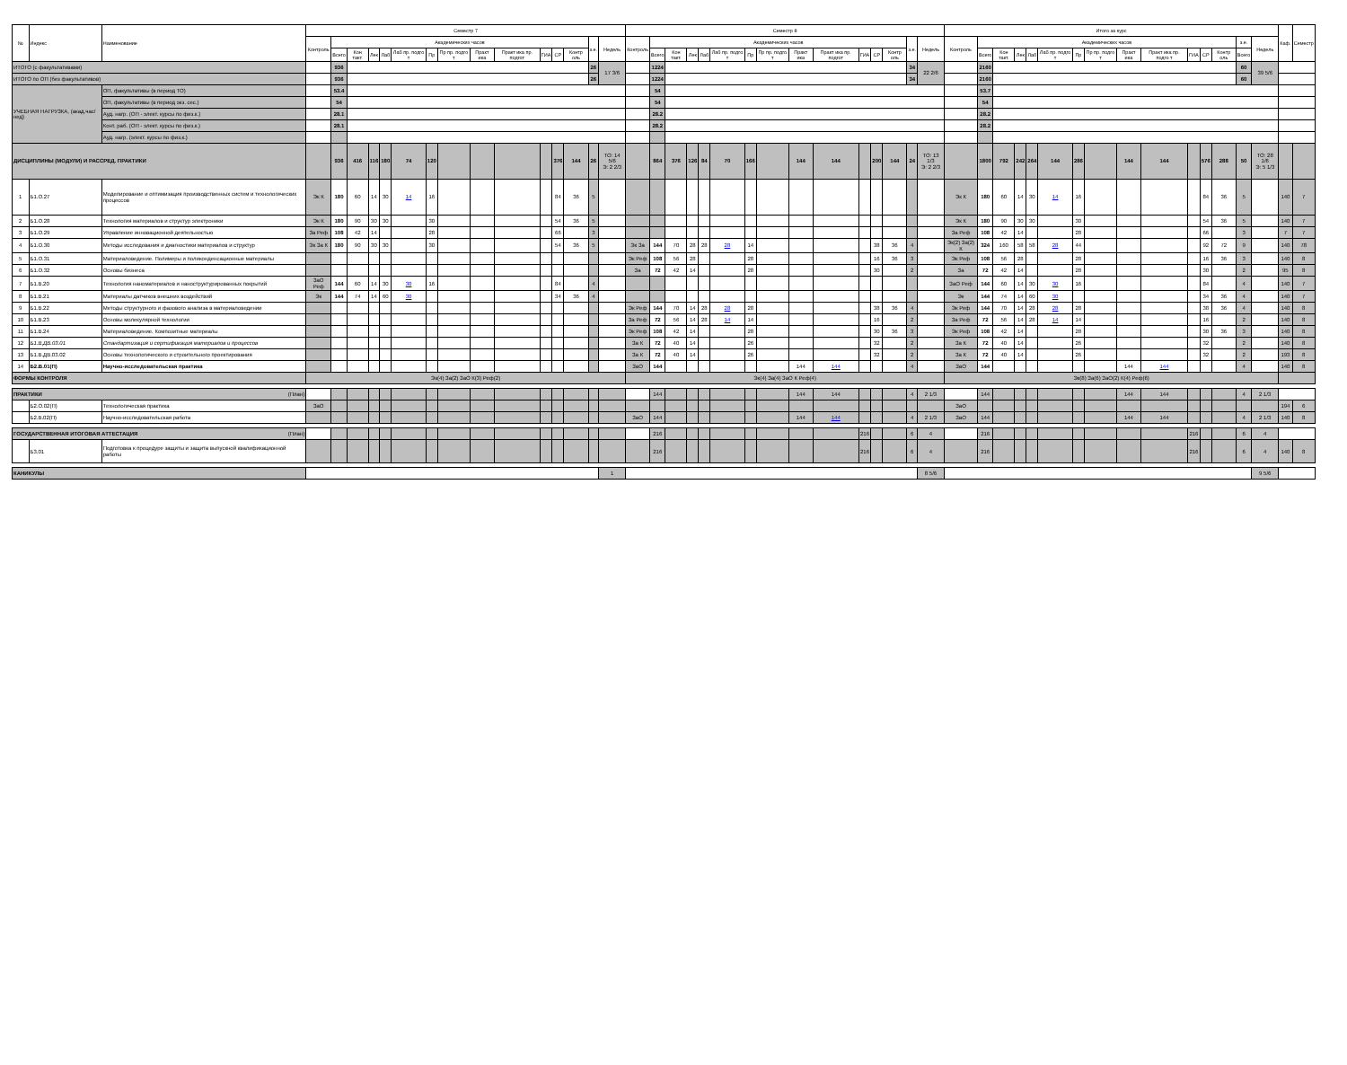| № | Индекс | Наименование | Семестр 7 | | | | | | | | | | | | | | | Семестр 8 | | | | | | | | | | | | | | | Итого за курс | | | | | | | | | | | | | | | Каф. | Семестр |
| --- | --- | --- | --- | --- | --- | --- | --- | --- | --- | --- | --- | --- | --- | --- | --- | --- | --- | --- | --- | --- | --- | --- | --- | --- | --- | --- | --- | --- | --- | --- | --- | --- | --- | --- | --- | --- | --- | --- | --- | --- | --- | --- | --- | --- | --- | --- | --- | --- | --- |
| | | | Контроль | Академических часов | | | | | | | | | | | | з.е. | Недель | Контроль | Академических часов | | | | | | | | | | | | з.е. | Недель | Контроль | Академических часов | | | | | | | | | | | | з.е. | Недель | | |
| | | | | Всего | Кон такт. | Лек | Лаб | Лаб пр. подго т | Пр | Пр пр. подго т | Практ ика | Практ ика пр. подгот | ГИА | СР | Контр оль | | | | Всего | Кон такт. | Лек | Лаб | Лаб пр. подго т | Пр | Пр пр. подго т | Практ ика | Практ ика пр. подгот | ГИА | СР | Контр оль | | | | Всего | Кон такт. | Лек | Лаб | Лаб пр. подго т | Пр | Пр пр. подго т | Практ ика | Практ ика пр. подго т | ГИА | СР | Контр оль | Всего | | | |
| ИТОГО (с факультативами) | | | | 936 | | | | | | | | | | | | 26 | 17 3/6 | | 1224 | | | | | | | | | | | | 34 | 22 2/6 | | 2160 | | | | | | | | | | | | 60 | 39 5/6 | | |
| ИТОГО по ОП (без факультативов) | | | | 936 | | | | | | | | | | | | 26 | | | 1224 | | | | | | | | | | | | 34 | | | 2160 | | | | | | | | | | | | 60 | | | |
| УЧЕБНАЯ НАГРУЗКА, (акад.час/нед) | | ОП, факультативы (в период ТО) | | 53.4 | | | | | | | | | | | | | | | 54 | | | | | | | | | | | | | | | 53.7 | | | | | | | | | | | | | | | |
| | | ОП, факультативы (в период экз. сес.) | | 54 | | | | | | | | | | | | | | | 54 | | | | | | | | | | | | | | | 54 | | | | | | | | | | | | | | | |
| | | Ауд. нагр. (ОП - элект. курсы по физ.к.) | | 28.1 | | | | | | | | | | | | | | | 28.2 | | | | | | | | | | | | | | | 28.2 | | | | | | | | | | | | | | | |
| | | Конт. раб. (ОП - элект. курсы по физ.к.) | | 28.1 | | | | | | | | | | | | | | | 28.2 | | | | | | | | | | | | | | | 28.2 | | | | | | | | | | | | | | | |
| | | Ауд. нагр. (элект. курсы по физ.к.) | | | | | | | | | | | | | | | | | | | | | | | | | | | | | | | | | | | | | | | | | | | | | | | |
| ДИСЦИПЛИНЫ (МОДУЛИ) И РАССРЕД. ПРАКТИКИ | | | | 936 | 416 | 116 | 180 | 74 | 120 | | | | | 376 | 144 | 26 | ТО: 14 5/6 Э: 2 2/3 | | 864 | 376 | 126 | 84 | 70 | 166 | | 144 | 144 | | 200 | 144 | 24 | ТО: 13 1/3 Э: 2 2/3 | | 1800 | 792 | 242 | 264 | 144 | 286 | | 144 | 144 | | 576 | 288 | 50 | ТО: 28 1/6 Э: 5 1/3 | | |
| 1 | Б1.О.27 | Моделирование и оптимизация производственных систем и технологических процессов | Эк К | 180 | 60 | 14 | 30 | 14 | 16 | | | | | 84 | 36 | 5 | | | | | | | | | | | | | | | | | Эк К | 180 | 60 | 14 | 30 | 14 | 16 | | | | | 84 | 36 | 5 | | 140 | 7 |
| 2 | Б1.О.28 | Технология материалов и структур электроники | Эк К | 180 | 90 | 30 | 30 | | 30 | | | | | 54 | 36 | 5 | | | | | | | | | | | | | | | | | Эк К | 180 | 90 | 30 | 30 | | 30 | | | | | 54 | 36 | 5 | | 140 | 7 |
| 3 | Б1.О.29 | Управление инновационной деятельностью | За Реф | 108 | 42 | 14 | | | 28 | | | | | 66 | | 3 | | | | | | | | | | | | | | | | | За Реф | 108 | 42 | 14 | | | 28 | | | | | 66 | | 3 | | 7 | 7 |
| 4 | Б1.О.30 | Методы исследования и диагностики материалов и структур | Эк За К | 180 | 90 | 30 | 30 | | 30 | | | | | 54 | 36 | 5 | | Эк За | 144 | 70 | 28 | 28 | 28 | 14 | | | | | 38 | 36 | 4 | | Эк(2) За(2) К | 324 | 160 | 58 | 58 | 28 | 44 | | | | | 92 | 72 | 9 | | 140 | 78 |
| 5 | Б1.О.31 | Материаловедение. Полимеры и поликонденсационные материалы | | | | | | | | | | | | | | | | Эк Реф | 108 | 56 | 28 | | | 28 | | | | | 16 | 36 | 3 | | Эк Реф | 108 | 56 | 28 | | | 28 | | | | | 16 | 36 | 3 | | 140 | 8 |
| 6 | Б1.О.32 | Основы бизнеса | | | | | | | | | | | | | | | | За | 72 | 42 | 14 | | | 28 | | | | | 30 | | 2 | | За | 72 | 42 | 14 | | | 28 | | | | | 30 | | 2 | | 95 | 8 |
| 7 | Б1.В.20 | Технология наноматериалов и наноструктурированных покрытий | ЗаО Реф | 144 | 60 | 14 | 30 | 30 | 16 | | | | | 84 | | 4 | | | | | | | | | | | | | | | | | ЗаО Реф | 144 | 60 | 14 | 30 | 30 | 16 | | | | | 84 | | 4 | | 140 | 7 |
| 8 | Б1.В.21 | Материалы датчиков внешних воздействий | Эк | 144 | 74 | 14 | 60 | 30 | | | | | | 34 | 36 | 4 | | | | | | | | | | | | | | | | | Эк | 144 | 74 | 14 | 60 | 30 | | | | | | 34 | 36 | 4 | | 140 | 7 |
| 9 | Б1.В.22 | Методы структурного и фазового анализа в материаловедении | | | | | | | | | | | | | | | | Эк Реф | 144 | 70 | 14 | 28 | 28 | 28 | | | | | 38 | 36 | 4 | | Эк Реф | 144 | 70 | 14 | 28 | 28 | 28 | | | | | 38 | 36 | 4 | | 140 | 8 |
| 10 | Б1.В.23 | Основы молекулярной технологии | | | | | | | | | | | | | | | | За Реф | 72 | 56 | 14 | 28 | 14 | 14 | | | | | 16 | | 2 | | За Реф | 72 | 56 | 14 | 28 | 14 | 14 | | | | | 16 | | 2 | | 140 | 8 |
| 11 | Б1.В.24 | Материаловедение. Композитные материалы | | | | | | | | | | | | | | | | Эк Реф | 108 | 42 | 14 | | | 28 | | | | | 30 | 36 | 3 | | Эк Реф | 108 | 42 | 14 | | | 28 | | | | | 30 | 36 | 3 | | 140 | 8 |
| 12 | Б1.В.ДВ.03.01 | Стандартизация и сертификация материалов и процессов | | | | | | | | | | | | | | | | За К | 72 | 40 | 14 | | | 26 | | | | | 32 | | 2 | | За К | 72 | 40 | 14 | | | 26 | | | | | 32 | | 2 | | 140 | 8 |
| 13 | Б1.В.ДВ.03.02 | Основы технологического и строительного проектирования | | | | | | | | | | | | | | | | За К | 72 | 40 | 14 | | | 26 | | | | | 32 | | 2 | | За К | 72 | 40 | 14 | | | 26 | | | | | 32 | | 2 | | 193 | 8 |
| 14 | Б2.В.01(П) | Научно-исследовательская практика | | | | | | | | | | | | | | | | ЗаО | 144 | | | | | | | 144 | 144 | | | | 4 | | ЗаО | 144 | | | | | | | 144 | 144 | | | | 4 | | 140 | 8 |
| ФОРМЫ КОНТРОЛЯ | | | Эк(4) За(2) ЗаО К(3) Реф(2) | | | | | | | | | | | | | | | Эк(4) За(4) ЗаО К Реф(4) | | | | | | | | | | | | | | | Эк(8) За(6) ЗаО(2) К(4) Реф(6) | | | | | | | | | | | | | | | | |
| ПРАКТИКИ (План) | | | | | | | | | | | | | | | | | | | 144 | | | | | | | 144 | 144 | | | | 4 | 2 1/3 | | 144 | | | | | | | 144 | 144 | | | | 4 | 2 1/3 | | |
| | Б2.О.02(П) | Технологическая практика | ЗаО | | | | | | | | | | | | | | | | | | | | | | | | | | | | | | ЗаО | | | | | | | | | | | | | | | 194 | 6 |
| | Б2.В.02(П) | Научно-исследовательская работа | | | | | | | | | | | | | | | | ЗаО | 144 | | | | | | | 144 | 144 | | | | 4 | 2 1/3 | ЗаО | 144 | | | | | | | 144 | 144 | | | | 4 | 2 1/3 | 140 | 8 |
| ГОСУДАРСТВЕННАЯ ИТОГОВАЯ АТТЕСТАЦИЯ (План) | | | | | | | | | | | | | | | | | | | 216 | | | | | | | | | 216 | | | 6 | 4 | | 216 | | | | | | | | | 216 | | | 6 | 4 | | |
| | Б3.01 | Подготовка к процедуре защиты и защита выпускной квалификационной работы | | | | | | | | | | | | | | | | | 216 | | | | | | | | | 216 | | | 6 | 4 | | 216 | | | | | | | | | 216 | | | 6 | 4 | 140 | 8 |
| КАНИКУЛЫ | | | | | | | | | | | | | | | | | 1 | | | | | | | | | | | | | | | 8 5/6 | | | | | | | | | | | | | | | 9 5/6 | | |